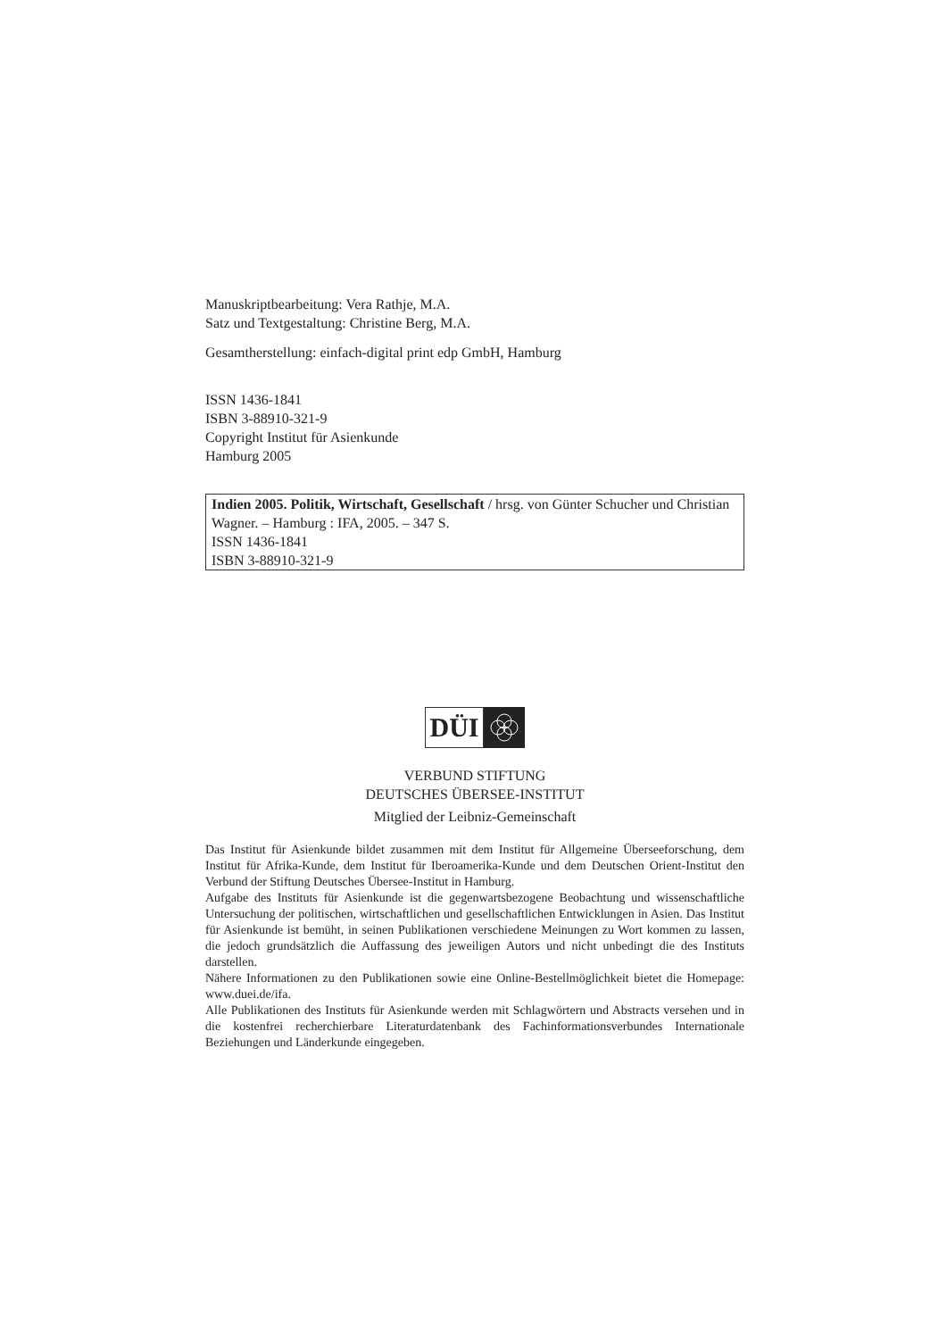Manuskriptbearbeitung: Vera Rathje, M.A.
Satz und Textgestaltung: Christine Berg, M.A.
Gesamtherstellung: einfach-digital print edp GmbH, Hamburg
ISSN 1436-1841
ISBN 3-88910-321-9
Copyright Institut für Asienkunde
Hamburg 2005
Indien 2005. Politik, Wirtschaft, Gesellschaft / hrsg. von Günter Schucher und Christian Wagner. – Hamburg : IFA, 2005. – 347 S.
ISSN 1436-1841
ISBN 3-88910-321-9
DÜI
VERBUND STIFTUNG
DEUTSCHES ÜBERSEE-INSTITUT
Mitglied der Leibniz-Gemeinschaft
Das Institut für Asienkunde bildet zusammen mit dem Institut für Allgemeine Überseeforschung, dem Institut für Afrika-Kunde, dem Institut für Iberoamerika-Kunde und dem Deutschen Orient-Institut den Verbund der Stiftung Deutsches Übersee-Institut in Hamburg.
Aufgabe des Instituts für Asienkunde ist die gegenwartsbezogene Beobachtung und wissenschaftliche Untersuchung der politischen, wirtschaftlichen und gesellschaftlichen Entwicklungen in Asien. Das Institut für Asienkunde ist bemüht, in seinen Publikationen verschiedene Meinungen zu Wort kommen zu lassen, die jedoch grundsätzlich die Auffassung des jeweiligen Autors und nicht unbedingt die des Instituts darstellen.
Nähere Informationen zu den Publikationen sowie eine Online-Bestellmöglichkeit bietet die Homepage: www.duei.de/ifa.
Alle Publikationen des Instituts für Asienkunde werden mit Schlagwörtern und Abstracts versehen und in die kostenfrei recherchierbare Literaturdatenbank des Fachinformationsverbundes Internationale Beziehungen und Länderkunde eingegeben.